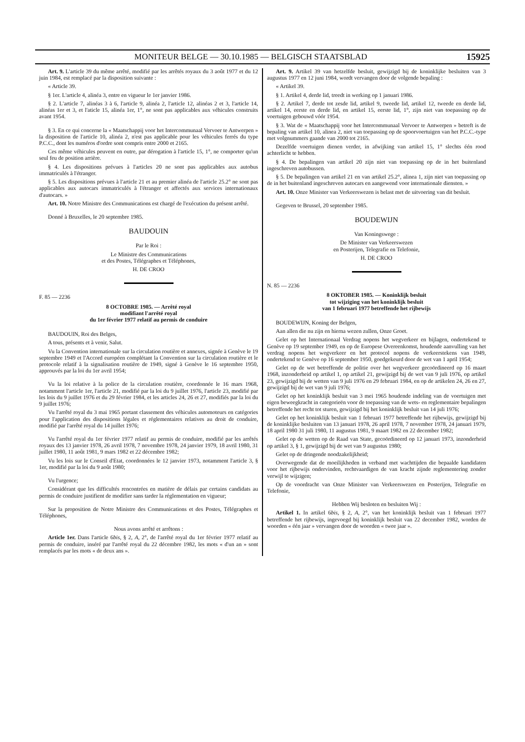MONITEUR BELGE — 30.10.1985 — BELGISCH STAATSBLAD 15925
Art. 9. L'article 39 du même arrêté, modifié par les arrêtés royaux du 3 août 1977 et du 12 juin 1984, est remplacé par la disposition suivante :
« Article 39.
§ 1er. L'article 4, alinéa 3, entre en vigueur le 1er janvier 1986.
§ 2. L'article 7, alinéas 3 à 6, l'article 9, alinéa 2, l'article 12, alinéas 2 et 3, l'article 14, alinéas 1er et 3, et l'aticle 15, alinéa 1er, 1°, ne sont pas applicables aux véhicules construits avant 1954.
§ 3. En ce qui concerne la « Maatschappij voor het Intercommunaal Vervoer te Antwerpen » la disposition de l'article 10, alinéa 2, n'est pas applicable pour les véhicules ferrés du type P.C.C., dont les numéros d'ordre sont compris entre 2000 et 2165.
Ces même véhicules peuvent en outre, par dérogation à l'article 15, 1°, ne comporter qu'un seul feu de position arrière.
§ 4. Les dispositions prévues à l'articles 20 ne sont pas applicables aux autobus immatriculés à l'étranger.
§ 5. Les dispositions prévues à l'article 21 et au premier alinéa de l'article 25.2° ne sont pas applicables aux autocars immatriculés à l'étranger et affectés aux services internationaux d'autocars. »
Art. 10. Notre Ministre des Communications est chargé de l'exécution du présent arrêté.
Donné à Bruxelles, le 20 septembre 1985.
BAUDOUIN
Par le Roi :
Le Ministre des Communications
et des Postes, Télégraphes et Téléphones,
H. DE CROO
F. 85 — 2236
8 OCTOBRE 1985. — Arrêté royal
modifiant l'arrêté royal
du 1er février 1977 relatif au permis de conduire
BAUDOUIN, Roi des Belges,
A tous, présents et à venir, Salut.
Vu la Convention internationale sur la circulation routière et annexes, signée à Genève le 19 septembre 1949 et l'Accord européen complétant la Convention sur la circulation routière et le protocole relatif à la signalisation routière de 1949, signé à Genève le 16 septembre 1950, approuvés par la loi du 1er avril 1954;
Vu la loi relative à la police de la circulation routière, coordonnée le 16 mars 1968, notamment l'article 1er, l'article 21, modifié par la loi du 9 juillet 1976, l'article 23, modifié par les lois du 9 juillet 1976 et du 29 février 1984, et les articles 24, 26 et 27, modifiés par la loi du 9 juillet 1976;
Vu l'arrêté royal du 3 mai 1965 portant classement des véhicules automoteurs en catégories pour l'application des dispositions légales et réglementaires relatives au droit de conduire, modifié par l'arrêté royal du 14 juillet 1976;
Vu l'arrêté royal du 1er février 1977 relatif au permis de conduire, modifié par les arrêtés royaux des 13 janvier 1978, 26 avril 1978, 7 novembre 1978, 24 janvier 1979, 18 avril 1980, 31 juillet 1980, 11 août 1981, 9 mars 1982 et 22 décembre 1982;
Vu les lois sur le Conseil d'Etat, coordonnées le 12 janvier 1973, notamment l'article 3, § 1er, modifié par la loi du 9 août 1980;
Vu l'urgence;
Considérant que les difficultés rencontrées en matière de délais par certains candidats au permis de conduire justifient de modifier sans tarder la réglementation en vigueur;
Sur la proposition de Notre Ministre des Communications et des Postes, Télégraphes et Téléphones,
Nous avons arrêté et arrêtons :
Article 1er. Dans l'article 6bis, § 2, A, 2°, de l'arrêté royal du 1er février 1977 relatif au permis de conduire, inséré par l'arrêté royal du 22 décembre 1982, les mots « d'un an » sont remplacés par les mots « de deux ans ».
Art. 9. Artikel 39 van hetzelfde besluit, gewijzigd bij de koninklijke besluiten van 3 augustus 1977 en 12 juni 1984, wordt vervangen door de volgende bepaling :
« Artikel 39.
§ 1. Artikel 4, derde lid, treedt in werking op 1 januari 1986.
§ 2. Artikel 7, derde tot zesde lid, artikel 9, tweede lid, artikel 12, tweede en derde lid, artikel 14, eerste en derde lid, en artikel 15, eerste lid, 1°, zijn niet van toepassing op de voertuigen gebouwd vóór 1954.
§ 3. Wat de « Maatschappij voor het Intercommunaal Vervoer te Antwerpen » betreft is de bepaling van artikel 10, alinea 2, niet van toepassing op de spoorvoertuigen van het P.C.C.-type met volgnummers gaande van 2000 tot 2165.
Dezelfde voertuigen dienen verder, in afwijking van artikel 15, 1° slechts één rood achterlicht te hebben.
§ 4. De bepalingen van artikel 20 zijn niet van toepassing op de in het buitenland ingeschreven autobussen.
§ 5. De bepalingen van artikel 21 en van artikel 25.2°, alinea 1, zijn niet van toepassing op de in het buitenland ingeschreven autocars en aangewend voor internationale diensten. »
Art. 10. Onze Minister van Verkeerswezen is belast met de uitvoering van dit besluit.
Gegeven te Brussel, 20 september 1985.
BOUDEWIJN
Van Koningswege :
De Minister van Verkeerswezen
en Posterijen, Telegrafie en Telefonie,
H. DE CROO
N. 85 — 2236
8 OKTOBER 1985. — Koninklijk besluit
tot wijziging van het koninklijk besluit
van 1 februari 1977 betreffende het rijbewijs
BOUDEWIJN, Koning der Belgen,
Aan allen die nu zijn en hierna wezen zullen, Onze Groet.
Gelet op het Internationaal Verdrag nopens het wegverkeer en bijlagen, ondertekend te Genève op 19 september 1949, en op de Europese Overeenkomst, houdende aanvulling van het verdrag nopens het wegverkeer en het protocol nopens de verkeerstekens van 1949, ondertekend te Genève op 16 september 1950, goedgekeurd door de wet van 1 april 1954;
Gelet op de wet betreffende de politie over het wegverkeer gecoördineerd op 16 maart 1968, inzonderheid op artikel 1, op artikel 21, gewijzigd bij de wet van 9 juli 1976, op artikel 23, gewijzigd bij de wetten van 9 juli 1976 en 29 februari 1984, en op de artikelen 24, 26 en 27, gewijzigd bij de wet van 9 juli 1976;
Gelet op het koninklijk besluit van 3 mei 1965 houdende indeling van de voertuigen met eigen beweegkracht in categorieën voor de toepassing van de wets- en reglementaire bepalingen betreffende het recht tot sturen, gewijzigd bij het koninklijk besluit van 14 juli 1976;
Gelet op het koninklijk besluit van 1 februari 1977 betreffende het rijbewijs, gewijzigd bij de koninklijke besluiten van 13 januari 1978, 26 april 1978, 7 november 1978, 24 januari 1979, 18 april 1980 31 juli 1980, 11 augustus 1981, 9 maart 1982 en 22 december 1982;
Gelet op de wetten op de Raad van State, gecoördineerd op 12 januari 1973, inzonderheid op artikel 3, § 1, gewijzigd bij de wet van 9 augustus 1980;
Gelet op de dringende noodzakelijkheid;
Overwegende dat de moeilijkheden in verband met wachttijden die bepaalde kandidaten voor het rijbewijs ondervinden, rechtvaardigen de van kracht zijnde reglementering zonder verwijl te wijzigen;
Op de voordracht van Onze Minister van Verkeerswezen en Posterijen, Telegrafie en Telefonie,
Hebben Wij besloten en besluiten Wij :
Artikel 1. In artikel 6bis, § 2, A, 2°, van het koninklijk besluit van 1 februari 1977 betreffende het rijbewijs, ingevoegd bij koninklijk besluit van 22 december 1982, worden de woorden « één jaar » vervangen door de woorden « twee jaar ».